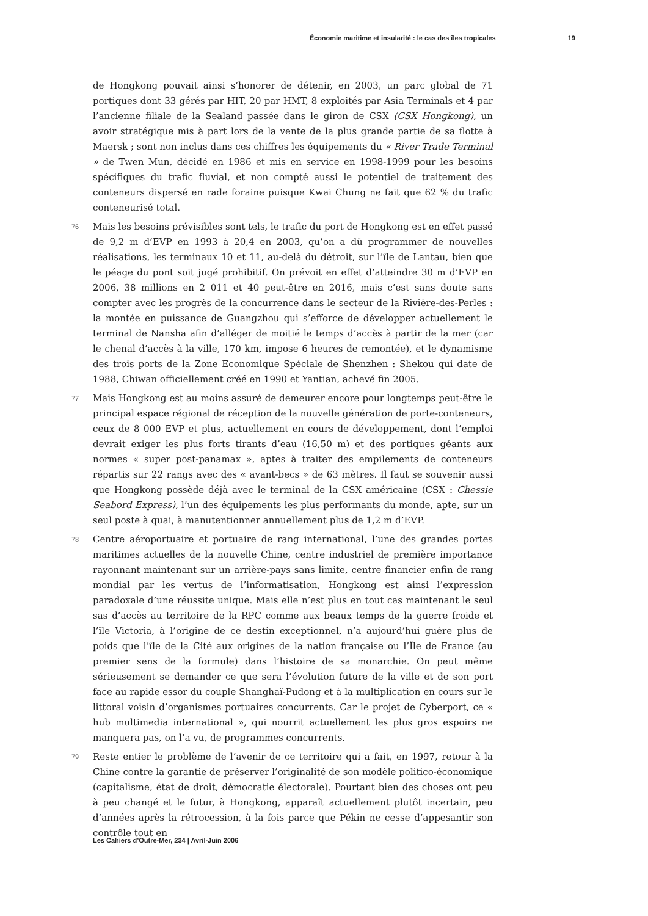Économie maritime et insularité : le cas des îles tropicales 19
de Hongkong pouvait ainsi s’honorer de détenir, en 2003, un parc global de 71 portiques dont 33 gérés par HIT, 20 par HMT, 8 exploités par Asia Terminals et 4 par l’ancienne filiale de la Sealand passée dans le giron de CSX (CSX Hongkong), un avoir stratégique mis à part lors de la vente de la plus grande partie de sa flotte à Maersk ; sont non inclus dans ces chiffres les équipements du « River Trade Terminal » de Twen Mun, décidé en 1986 et mis en service en 1998-1999 pour les besoins spécifiques du trafic fluvial, et non compté aussi le potentiel de traitement des conteneurs dispersé en rade foraine puisque Kwai Chung ne fait que 62 % du trafic conteneurisé total.
76 Mais les besoins prévisibles sont tels, le trafic du port de Hongkong est en effet passé de 9,2 m d’EVP en 1993 à 20,4 en 2003, qu’on a dû programmer de nouvelles réalisations, les terminaux 10 et 11, au-delà du détroit, sur l’île de Lantau, bien que le péage du pont soit jugé prohibitif. On prévoit en effet d’atteindre 30 m d’EVP en 2006, 38 millions en 2 011 et 40 peut-être en 2016, mais c’est sans doute sans compter avec les progrès de la concurrence dans le secteur de la Rivière-des-Perles : la montée en puissance de Guangzhou qui s’efforce de développer actuellement le terminal de Nansha afin d’alléger de moitié le temps d’accès à partir de la mer (car le chenal d’accès à la ville, 170 km, impose 6 heures de remontée), et le dynamisme des trois ports de la Zone Economique Spéciale de Shenzhen : Shekou qui date de 1988, Chiwan officiellement créé en 1990 et Yantian, achevé fin 2005.
77 Mais Hongkong est au moins assuré de demeurer encore pour longtemps peut-être le principal espace régional de réception de la nouvelle génération de porte-conteneurs, ceux de 8 000 EVP et plus, actuellement en cours de développement, dont l’emploi devrait exiger les plus forts tirants d’eau (16,50 m) et des portiques géants aux normes « super post-panamax », aptes à traiter des empilements de conteneurs répartis sur 22 rangs avec des « avant-becs » de 63 mètres. Il faut se souvenir aussi que Hongkong possède déjà avec le terminal de la CSX américaine (CSX : Chessie Seabord Express), l’un des équipements les plus performants du monde, apte, sur un seul poste à quai, à manutentionner annuellement plus de 1,2 m d’EVP.
78 Centre aéroportuaire et portuaire de rang international, l’une des grandes portes maritimes actuelles de la nouvelle Chine, centre industriel de première importance rayonnant maintenant sur un arrière-pays sans limite, centre financier enfin de rang mondial par les vertus de l’informatisation, Hongkong est ainsi l’expression paradoxale d’une réussite unique. Mais elle n’est plus en tout cas maintenant le seul sas d’accès au territoire de la RPC comme aux beaux temps de la guerre froide et l’île Victoria, à l’origine de ce destin exceptionnel, n’a aujourd’hui guère plus de poids que l’île de la Cité aux origines de la nation française ou l’Île de France (au premier sens de la formule) dans l’histoire de sa monarchie. On peut même sérieusement se demander ce que sera l’évolution future de la ville et de son port face au rapide essor du couple Shanghaï-Pudong et à la multiplication en cours sur le littoral voisin d’organismes portuaires concurrents. Car le projet de Cyberport, ce « hub multimedia international », qui nourrit actuellement les plus gros espoirs ne manquera pas, on l’a vu, de programmes concurrents.
79 Reste entier le problème de l’avenir de ce territoire qui a fait, en 1997, retour à la Chine contre la garantie de préserver l’originalité de son modèle politico-économique (capitalisme, état de droit, démocratie électorale). Pourtant bien des choses ont peu à peu changé et le futur, à Hongkong, apparaît actuellement plutôt incertain, peu d’années après la rétrocession, à la fois parce que Pékin ne cesse d’appesantir son contrôle tout en
Les Cahiers d’Outre-Mer, 234 | Avril-Juin 2006